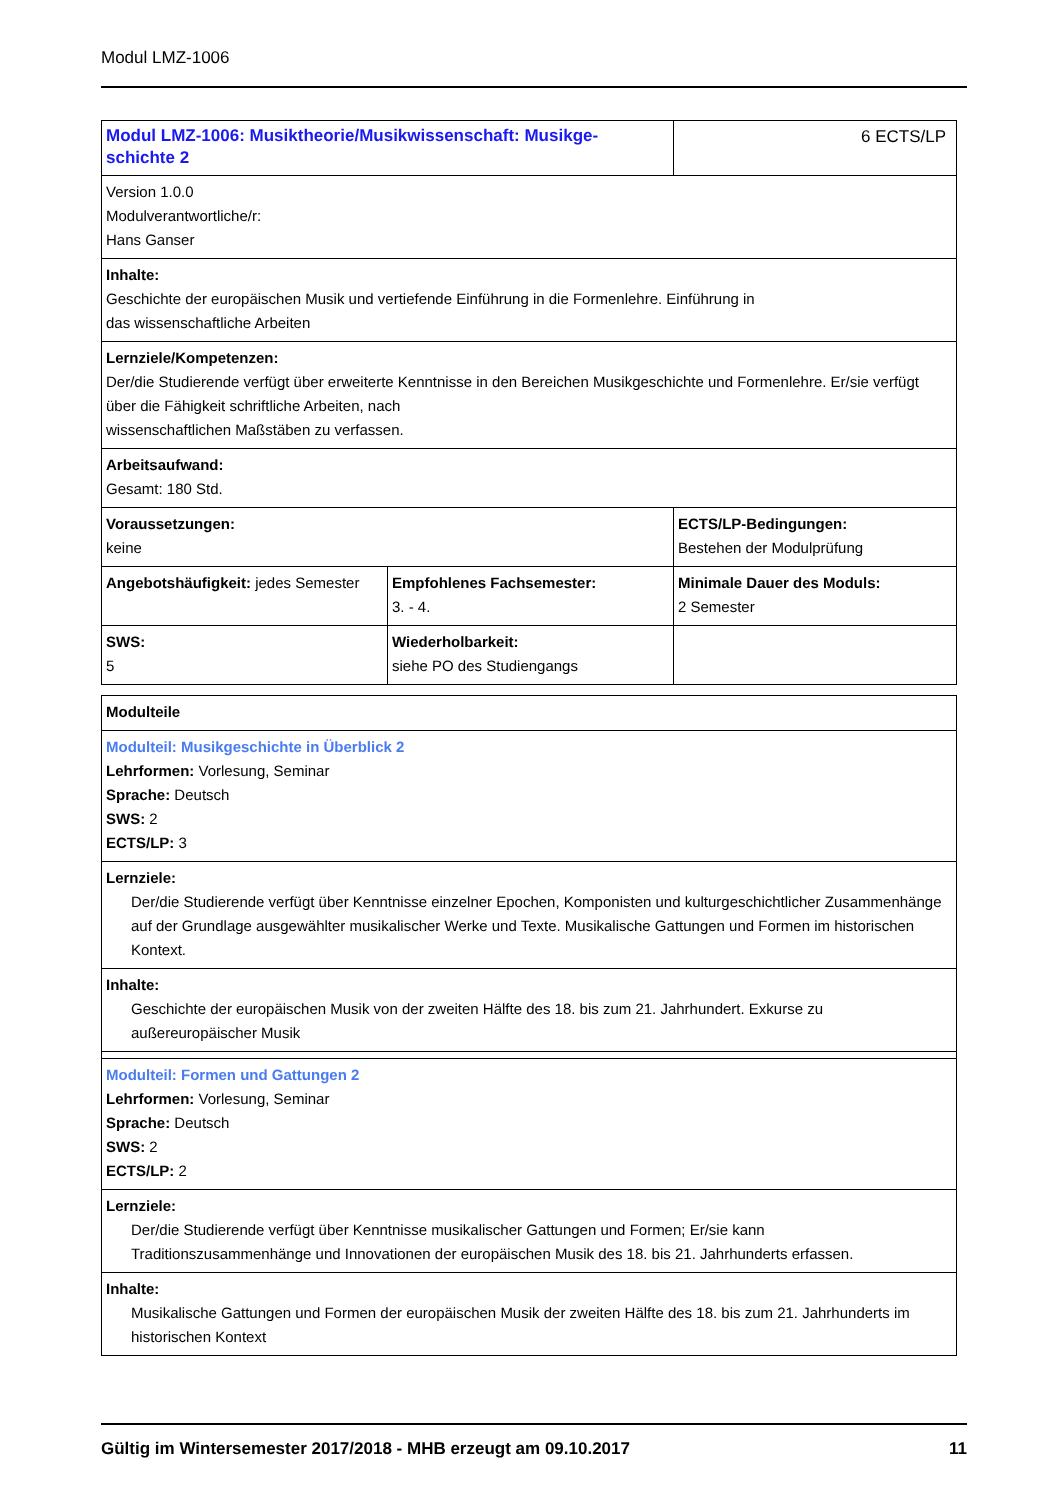Modul LMZ-1006
| Modul LMZ-1006: Musiktheorie/Musikwissenschaft: Musikge- schichte 2 | | 6 ECTS/LP |
| Version 1.0.0 Modulverantwortliche/r: Hans Ganser | | |
| Inhalte: Geschichte der europäischen Musik und vertiefende Einführung in die Formenlehre. Einführung in das wissenschaftliche Arbeiten | | |
| Lernziele/Kompetenzen: Der/die Studierende verfügt über erweiterte Kenntnisse in den Bereichen Musikgeschichte und Formenlehre. Er/sie verfügt über die Fähigkeit schriftliche Arbeiten, nach wissenschaftlichen Maßstäben zu verfassen. | | |
| Arbeitsaufwand: Gesamt: 180 Std. | | |
| Voraussetzungen: keine | | ECTS/LP-Bedingungen: Bestehen der Modulprüfung |
| Angebotshäufigkeit: jedes Semester | Empfohlenes Fachsemester: 3. - 4. | Minimale Dauer des Moduls: 2 Semester |
| SWS: 5 | Wiederholbarkeit: siehe PO des Studiengangs | |
| Modulteile |
| Modulteil: Musikgeschichte in Überblick 2 Lehrformen: Vorlesung, Seminar Sprache: Deutsch SWS: 2 ECTS/LP: 3 |
| Lernziele: Der/die Studierende verfügt über Kenntnisse einzelner Epochen, Komponisten und kulturgeschichtlicher Zusammenhänge auf der Grundlage ausgewählter musikalischer Werke und Texte. Musikalische Gattungen und Formen im historischen Kontext. |
| Inhalte: Geschichte der europäischen Musik von der zweiten Hälfte des 18. bis zum 21. Jahrhundert. Exkurse zu außereuropäischer Musik |
| Modulteil: Formen und Gattungen 2 Lehrformen: Vorlesung, Seminar Sprache: Deutsch SWS: 2 ECTS/LP: 2 |
| Lernziele: Der/die Studierende verfügt über Kenntnisse musikalischer Gattungen und Formen; Er/sie kann Traditionszusammenhänge und Innovationen der europäischen Musik des 18. bis 21. Jahrhunderts erfassen. |
| Inhalte: Musikalische Gattungen und Formen der europäischen Musik der zweiten Hälfte des 18. bis zum 21. Jahrhunderts im historischen Kontext |
Gültig im Wintersemester 2017/2018 - MHB erzeugt am 09.10.2017 11